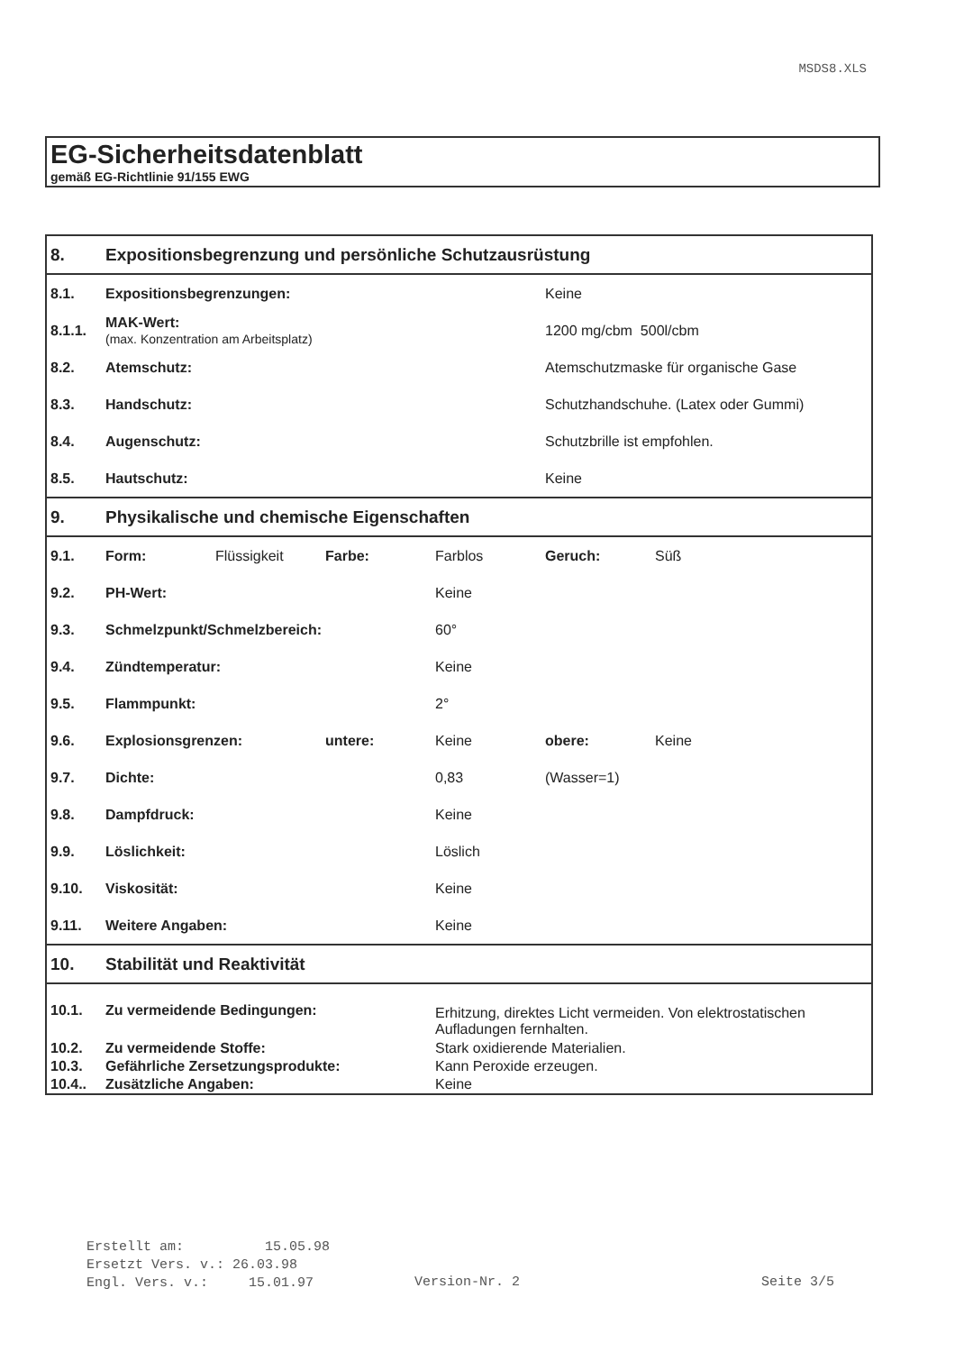MSDS8.XLS
EG-Sicherheitsdatenblatt
gemäß EG-Richtlinie 91/155 EWG
| 8. | Expositionsbegrenzung und persönliche Schutzausrüstung | | | | | |
| 8.1. | Expositionsbegrenzungen: | | | | Keine | |
| 8.1.1. | MAK-Wert: (max. Konzentration am Arbeitsplatz) | | | | 1200 mg/cbm 500l/cbm | |
| 8.2. | Atemschutz: | | | | Atemschutzmaske für organische Gase | |
| 8.3. | Handschutz: | | | | Schutzhandschuhe. (Latex oder Gummi) | |
| 8.4. | Augenschutz: | | | | Schutzbrille ist empfohlen. | |
| 8.5. | Hautschutz: | | | | Keine | |
| 9. | Physikalische und chemische Eigenschaften | | | | | |
| 9.1. | Form: | Flüssigkeit | Farbe: | Farblos | Geruch: | Süß |
| 9.2. | PH-Wert: | | | Keine | | |
| 9.3. | Schmelzpunkt/Schmelzbereich: | | | 60° | | |
| 9.4. | Zündtemperatur: | | | Keine | | |
| 9.5. | Flammpunkt: | | | 2° | | |
| 9.6. | Explosionsgrenzen: | | untere: | Keine | obere: | Keine |
| 9.7. | Dichte: | | | 0,83 | (Wasser=1) | |
| 9.8. | Dampfdruck: | | | Keine | | |
| 9.9. | Löslichkeit: | | | Löslich | | |
| 9.10. | Viskosität: | | | Keine | | |
| 9.11. | Weitere Angaben: | | | Keine | | |
| 10. | Stabilität und Reaktivität | | | | | |
| 10.1. | Zu vermeidende Bedingungen: | | | Erhitzung, direktes Licht vermeiden. Von elektrostatischen Aufladungen fernhalten. | | |
| 10.2. | Zu vermeidende Stoffe: | | | Stark oxidierende Materialien. | | |
| 10.3. | Gefährliche Zersetzungsprodukte: | | | Kann Peroxide erzeugen. | | |
| 10.4.. | Zusätzliche Angaben: | | | Keine | | |
Erstellt am: 15.05.98 Ersetzt Vers. v.: 26.03.98 Engl. Vers. v.: 15.01.97
Version-Nr. 2 Seite 3/5